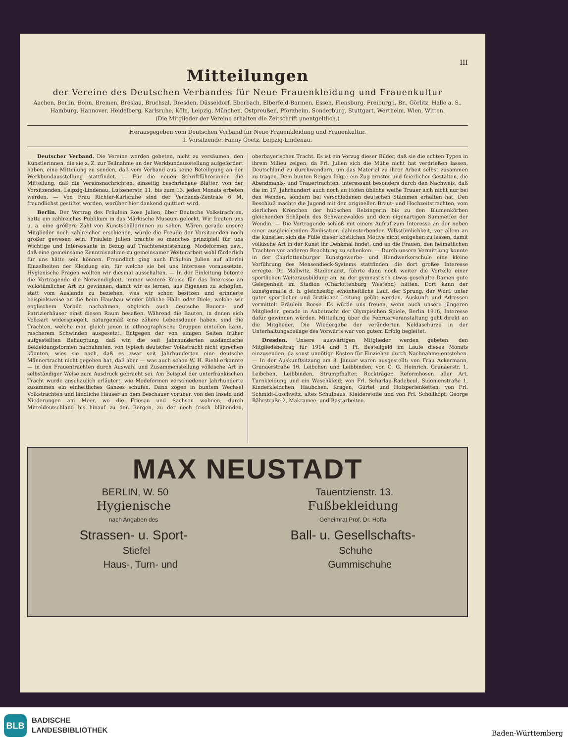III
Mitteilungen
der Vereine des Deutschen Verbandes für Neue Frauenkleidung und Frauenkultur
Aachen, Berlin, Bonn, Bremen, Breslau, Bruchsal, Dresden, Düsseldorf, Eberbach, Elberfeld-Barmen, Essen, Flensburg, Freiburg i. Br., Görlitz, Halle a. S., Hamburg, Hannover, Heidelberg, Karlsruhe, Köln, Leipzig, München, Ostpreußen, Pforzheim, Sonderburg, Stuttgart, Wertheim, Wien, Witten.
(Die Mitglieder der Vereine erhalten die Zeitschrift unentgeltlich.)
Herausgegeben vom Deutschen Verband für Neue Frauenkleidung und Frauenkultur.
I. Vorsitzende: Fanny Goetz, Leipzig-Lindenau.
Deutscher Verband. Die Vereine werden gebeten, nicht zu versäumen, den Künstlerinnen, die sie z. Z. zur Teilnahme an der Werkbundausstellung aufgefordert haben, eine Mitteilung zu senden, daß vom Verband aus keine Beteiligung an der Werkbundausstellung stattfindet. — Für die neuen Schriftführerinnen die Mitteilung, daß die Vereinsnachrichten, einseitig beschriebene Blätter, von der Vorsitzenden, Leipzig-Lindenau, Lützenerstr. 11, bis zum 13. jeden Monats erbeten werden. — Von Frau Richter-Karlsruhe sind der Verbands-Zentrale 6 M. freundlichst gestiftet worden, worüber hier dankend quittiert wird.
Berlin. Der Vortrag des Fräulein Rose Julien, über Deutsche Volkstrachten, hatte ein zahlreiches Publikum in das Märkische Museum gelockt. Wir freuten uns u. a. eine größere Zahl von Kunstschülerinnen zu sehen. Wären gerade unsere Mitglieder noch zahlreicher erschienen, würde die Freude der Vorsitzenden noch größer gewesen sein. Fräulein Julien brachte so manches prinzipiell für uns Wichtige und Interessante in Bezug auf Trachtenentstehung, Modeformen usw., daß eine gemeinsame Kenntnisnahme zu gemeinsamer Weiterarbeit wohl förderlich für uns hätte sein können. Freundlich ging auch Fräulein Julien auf allerlei Einzelheiten der Kleidung ein, für welche sie bei uns Interesse voraussetzte. Hygienische Fragen wollten wir diesmal ausschalten. — In der Einleitung betonte die Vortragende die Notwendigkeit, immer weitere Kreise für das Interesse an volkstümlicher Art zu gewinnen, damit wir es lernen, aus Eigenem zu schöpfen, statt vom Auslande zu beziehen, was wir schon besitzen und erinnerte beispielsweise an die beim Hausbau wieder übliche Halle oder Diele, welche wir englischem Vorbild nachahmen, obgleich auch deutsche Bauern- und Patrizierhäuser einst diesen Raum besaßen. Während die Bauten, in denen sich Volksart widerspiegelt, naturgemäß eine zähere Lebensdauer haben, sind die Trachten, welche man gleich jenen in ethnographische Gruppen einteilen kann, rascherem Schwinden ausgesetzt. Entgegen der von einigen Seiten früher aufgestellten Behauptung, daß wir, die seit Jahrhunderten ausländische Bekleidungsformen nachahmten, von typisch deutscher Volkstracht nicht sprechen könnten, wies sie nach, daß es zwar seit Jahrhunderten eine deutsche Männertracht nicht gegeben hat, daß aber — was auch schon W. H. Riehl erkannte — in den Frauentrachten durch Auswahl und Zusammenstellung völkische Art in selbständiger Weise zum Ausdruck gebracht sei. Am Beispiel der unterfränkischen Tracht wurde anschaulich erläutert, wie Modeformen verschiedener Jahrhunderte zusammen ein einheitliches Ganzes schufen. Dann zogen in buntem Wechsel Volkstrachten und ländliche Häuser an dem Beschauer vorüber, von den Inseln und Niederungen am Meer, wo die Friesen und Sachsen wohnen, durch Mitteldeutschland bis hinauf zu den Bergen, zu der noch frisch blühenden, oberbayerischen Tracht. Es ist ein Vorzug dieser Bilder, daß sie die echten Typen in ihrem Milieu zeigen, da Frl. Julien sich die Mühe nicht hat verdrießen lassen, Deutschland zu durchwandern, um das Material zu ihrer Arbeit selbst zusammen zu tragen. Dem bunten Reigen folgte ein Zug ernster und feierlicher Gestalten, die Abendmahls- und Trauertrachten, interessant besonders durch den Nachweis, daß die im 17. Jahrhundert auch noch an Höfen übliche weiße Trauer sich nicht nur bei den Wenden, sondern bei verschiedenen deutschen Stämmen erhalten hat. Den Beschluß machte die Jugend mit den originellen Braut- und Hochzeitstrachten, vom zierlichen Krönchen der hübschen Belzingerin bis zu den Blumenkörben gleichenden Schäpeln des Schwarzwaldes und dem eigenartigen Sammetfez der Wendin. — Die Vortragende schloß mit einem Aufruf zum Interesse an der neben einer ausgleichenden Zivilisation dahinsterbenden Volkstümlichkeit, vor allem an die Künstler, sich die Fülle dieser köstlichen Motive nicht entgehen zu lassen, damit völkische Art in der Kunst ihr Denkmal findet, und an die Frauen, den heimatlichen Trachten vor anderen Beachtung zu schenken. — Durch unsere Vermittlung konnte in der Charlottenburger Kunstgewerbe- und Handwerkerschule eine kleine Vorführung des Mensendieck-Systems stattfinden, die dort großes Interesse erregte. Dr. Mallwitz, Stadionarzt, führte dann noch weiter die Vorteile einer sportlichen Weiterausbildung an, zu der gymnastisch etwas geschulte Damen gute Gelegenheit im Stadion (Charlottenburg Westend) hätten. Dort kann der kunstgemäße d. h. gleichzeitig schönheitliche Lauf, der Sprung, der Wurf, unter guter sportlicher und ärztlicher Leitung geübt werden. Auskunft und Adressen vermittelt Fräulein Boese. Es würde uns freuen, wenn auch unsere jüngeren Mitglieder, gerade in Anbetracht der Olympischen Spiele, Berlin 1916, Interesse dafür gewinnen würden. Mitteilung über die Februarveranstaltung geht direkt an die Mitglieder. Die Wiedergabe der veränderten Neldaschürze in der Unterhaltungsbeilage des Vorwärts war von gutem Erfolg begleitet.
Dresden. Unsere auswärtigen Mitglieder werden gebeten, den Mitgliedsbeitrag für 1914 und 5 Pf. Bestellgeld im Laufe dieses Monats einzusenden, da sonst unnötige Kosten für Einziehen durch Nachnahme entstehen. — In der Auskunftsitzung am 8. Januar waren ausgestellt: von Frau Ackermann, Grunaerstraße 16, Leibchen und Leibbinden; von C. G. Heinrich, Grunaerstr. 1, Leibchen, Leibbinden, Strumpfhalter, Rockträger, Reformhosen aller Art, Turnkleidung und ein Waschkleid; von Frl. Scharlau-Radebeul, Sidonienstraße 1, Kinderkleidchen, Häubchen, Kragen, Gürtel und Holzperlenketten; von Frl. Schmidt-Loschwitz, altes Schulhaus, Kleiderstoffe und von Frl. Schöllkopf, George Bährstraße 2, Makramee- und Bastarbeiten.
MAX NEUSTADT
BERLIN, W. 50 Tauentzienstr. 13.
Hygienische Fußbekleidung
nach Angaben des Geheimrat Prof. Dr. Hoffa
Strassen- u. Sport- Ball- u. Gesellschafts-
Stiefel Schuhe
Haus-, Turn- und Gummischuhe
BLB
BADISCHE
LANDESBIBLIOTHEK
Baden-Württemberg